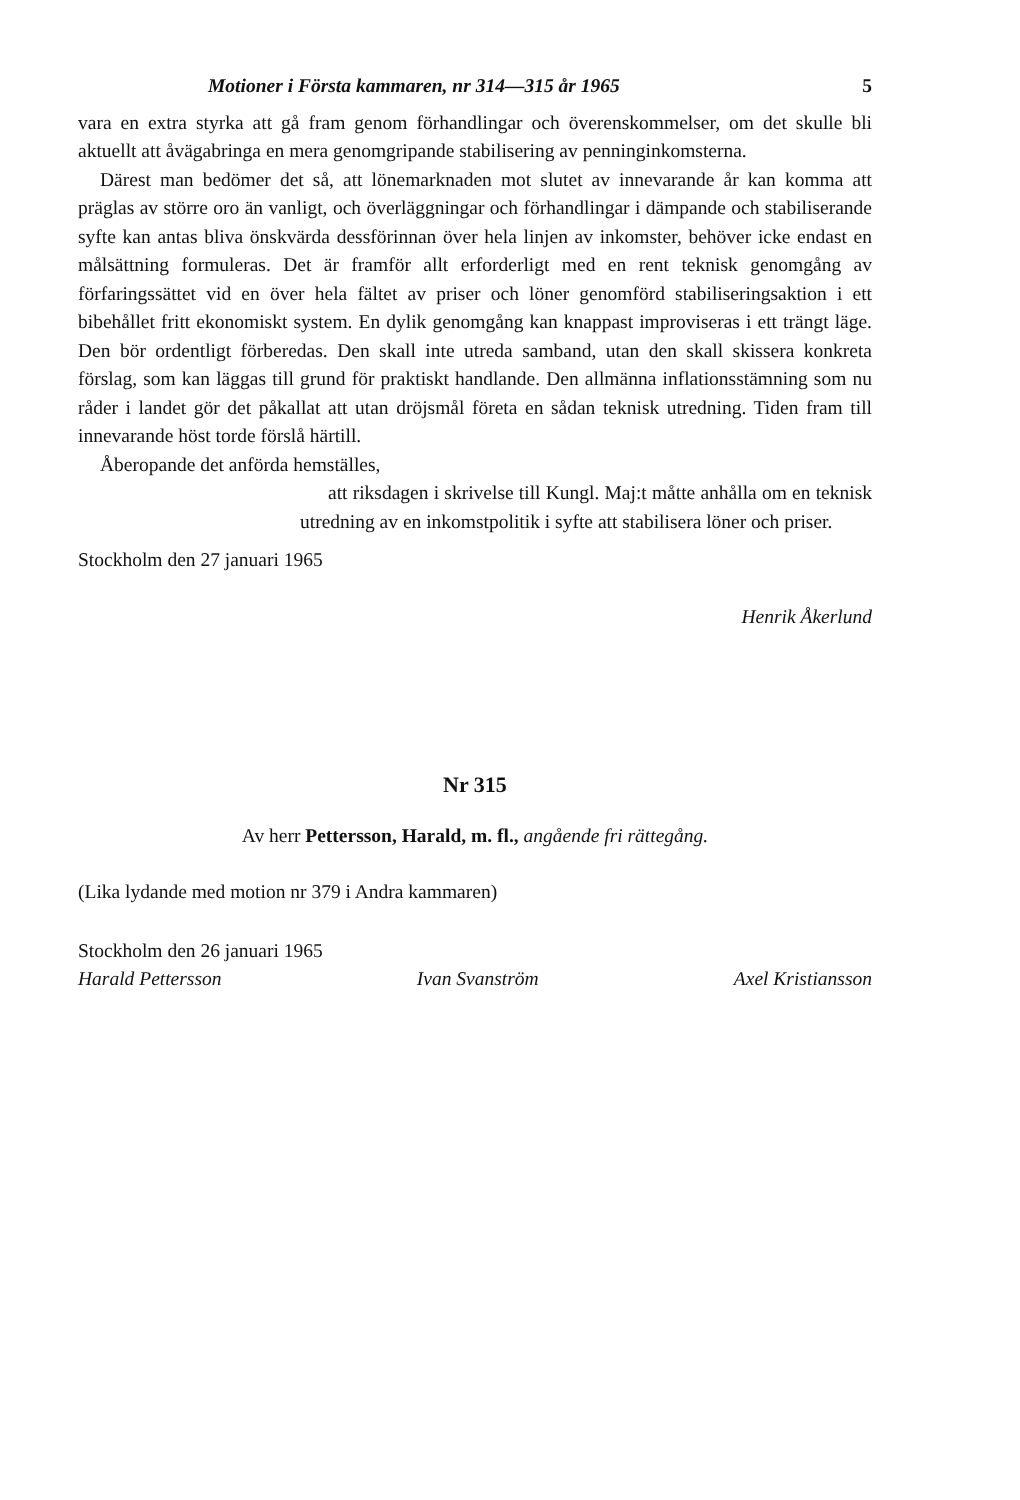Motioner i Första kammaren, nr 314—315 år 1965 5
vara en extra styrka att gå fram genom förhandlingar och överenskommelser, om det skulle bli aktuellt att åvägabringa en mera genomgripande stabilisering av penninginkomsterna.
Därest man bedömer det så, att lönemarknaden mot slutet av innevarande år kan komma att präglas av större oro än vanligt, och överläggningar och förhandlingar i dämpande och stabiliserande syfte kan antas bliva önskvärda dessförinnan över hela linjen av inkomster, behöver icke endast en målsättning formuleras. Det är framför allt erforderligt med en rent teknisk genomgång av förfaringssättet vid en över hela fältet av priser och löner genomförd stabiliseringsaktion i ett bibehållet fritt ekonomiskt system. En dylik genomgång kan knappast improviseras i ett trängt läge. Den bör ordentligt förberedas. Den skall inte utreda samband, utan den skall skissera konkreta förslag, som kan läggas till grund för praktiskt handlande. Den allmänna inflationsstämning som nu råder i landet gör det påkallat att utan dröjsmål företa en sådan teknisk utredning. Tiden fram till innevarande höst torde förslå härtill.
Åberopande det anförda hemställes,
att riksdagen i skrivelse till Kungl. Maj:t måtte anhålla om en teknisk utredning av en inkomstpolitik i syfte att stabilisera löner och priser.
Stockholm den 27 januari 1965
Henrik Åkerlund
Nr 315
Av herr Pettersson, Harald, m. fl., angående fri rättegång.
(Lika lydande med motion nr 379 i Andra kammaren)
Stockholm den 26 januari 1965
Harald Pettersson Ivan Svanström Axel Kristiansson